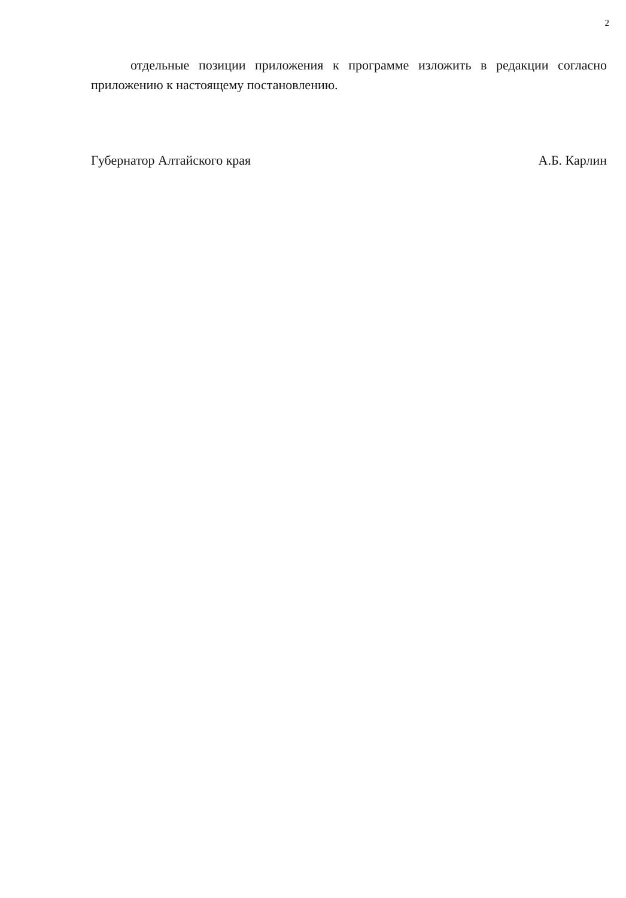2
отдельные позиции приложения к программе изложить в редакции согласно приложению к настоящему постановлению.
Губернатор Алтайского края А.Б. Карлин